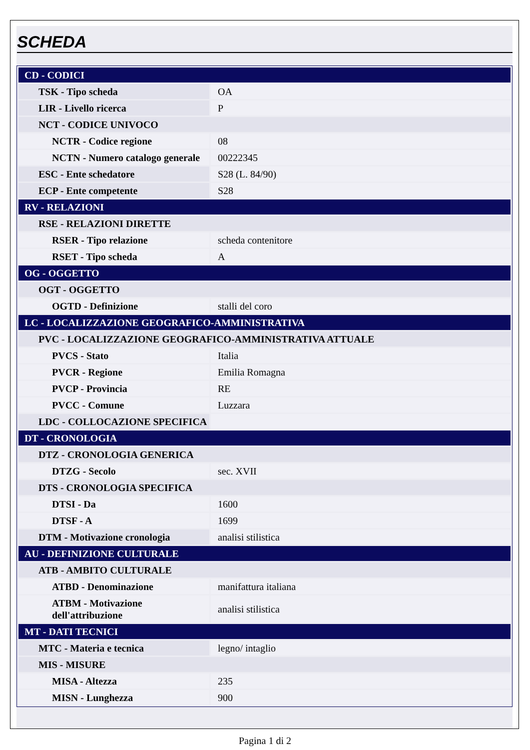SCHEDA
| CD - CODICI | |
| TSK - Tipo scheda | OA |
| LIR - Livello ricerca | P |
| NCT - CODICE UNIVOCO | |
| NCTR - Codice regione | 08 |
| NCTN - Numero catalogo generale | 00222345 |
| ESC - Ente schedatore | S28 (L. 84/90) |
| ECP - Ente competente | S28 |
| RV - RELAZIONI | |
| RSE - RELAZIONI DIRETTE | |
| RSER - Tipo relazione | scheda contenitore |
| RSET - Tipo scheda | A |
| OG - OGGETTO | |
| OGT - OGGETTO | |
| OGTD - Definizione | stalli del coro |
| LC - LOCALIZZAZIONE GEOGRAFICO-AMMINISTRATIVA | |
| PVC - LOCALIZZAZIONE GEOGRAFICO-AMMINISTRATIVA ATTUALE | |
| PVCS - Stato | Italia |
| PVCR - Regione | Emilia Romagna |
| PVCP - Provincia | RE |
| PVCC - Comune | Luzzara |
| LDC - COLLOCAZIONE SPECIFICA | |
| DT - CRONOLOGIA | |
| DTZ - CRONOLOGIA GENERICA | |
| DTZG - Secolo | sec. XVII |
| DTS - CRONOLOGIA SPECIFICA | |
| DTSI - Da | 1600 |
| DTSF - A | 1699 |
| DTM - Motivazione cronologia | analisi stilistica |
| AU - DEFINIZIONE CULTURALE | |
| ATB - AMBITO CULTURALE | |
| ATBD - Denominazione | manifattura italiana |
| ATBM - Motivazione dell'attribuzione | analisi stilistica |
| MT - DATI TECNICI | |
| MTC - Materia e tecnica | legno/ intaglio |
| MIS - MISURE | |
| MISA - Altezza | 235 |
| MISN - Lunghezza | 900 |
Pagina 1 di 2